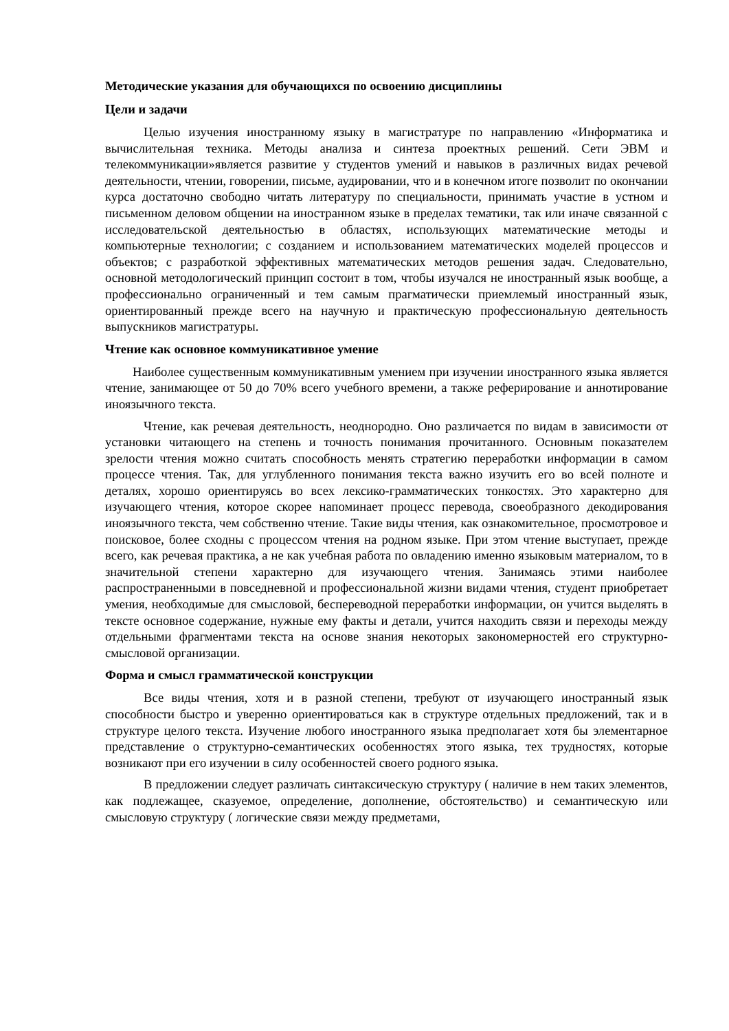Методические указания для обучающихся по освоению дисциплины
Цели и задачи
Целью изучения иностранному языку в магистратуре по направлению «Информатика и вычислительная техника. Методы анализа и синтеза проектных решений. Сети ЭВМ и телекоммуникации»является развитие у студентов умений и навыков в различных видах речевой деятельности, чтении, говорении, письме, аудировании, что и в конечном итоге позволит по окончании курса достаточно свободно читать литературу по специальности, принимать участие в устном и письменном деловом общении на иностранном языке в пределах тематики, так или иначе связанной с исследовательской деятельностью в областях, использующих математические методы и компьютерные технологии; с созданием и использованием математических моделей процессов и объектов; с разработкой эффективных математических методов решения задач. Следовательно, основной методологический принцип состоит в том, чтобы изучался не иностранный язык вообще, а профессионально ограниченный и тем самым прагматически приемлемый иностранный язык, ориентированный прежде всего на научную и практическую профессиональную деятельность выпускников магистратуры.
Чтение как основное коммуникативное умение
Наиболее существенным коммуникативным умением при изучении иностранного языка является чтение, занимающее от 50 до 70% всего учебного времени, а также реферирование и аннотирование иноязычного текста.
Чтение, как речевая деятельность, неоднородно. Оно различается по видам в зависимости от установки читающего на степень и точность понимания прочитанного. Основным показателем зрелости чтения можно считать способность менять стратегию переработки информации в самом процессе чтения. Так, для углубленного понимания текста важно изучить его во всей полноте и деталях, хорошо ориентируясь во всех лексико-грамматических тонкостях. Это характерно для изучающего чтения, которое скорее напоминает процесс перевода, своеобразного декодирования иноязычного текста, чем собственно чтение. Такие виды чтения, как ознакомительное, просмотровое и поисковое, более сходны с процессом чтения на родном языке. При этом чтение выступает, прежде всего, как речевая практика, а не как учебная работа по овладению именно языковым материалом, то в значительной степени характерно для изучающего чтения. Занимаясь этими наиболее распространенными в повседневной и профессиональной жизни видами чтения, студент приобретает умения, необходимые для смысловой, беспереводной переработки информации, он учится выделять в тексте основное содержание, нужные ему факты и детали, учится находить связи и переходы между отдельными фрагментами текста на основе знания некоторых закономерностей его структурно-смысловой организации.
Форма и смысл грамматической конструкции
Все виды чтения, хотя и в разной степени, требуют от изучающего иностранный язык способности быстро и уверенно ориентироваться как в структуре отдельных предложений, так и в структуре целого текста. Изучение любого иностранного языка предполагает хотя бы элементарное представление о структурно-семантических особенностях этого языка, тех трудностях, которые возникают при его изучении в силу особенностей своего родного языка.
В предложении следует различать синтаксическую структуру ( наличие в нем таких элементов, как подлежащее, сказуемое, определение, дополнение, обстоятельство) и семантическую или смысловую структуру ( логические связи между предметами,